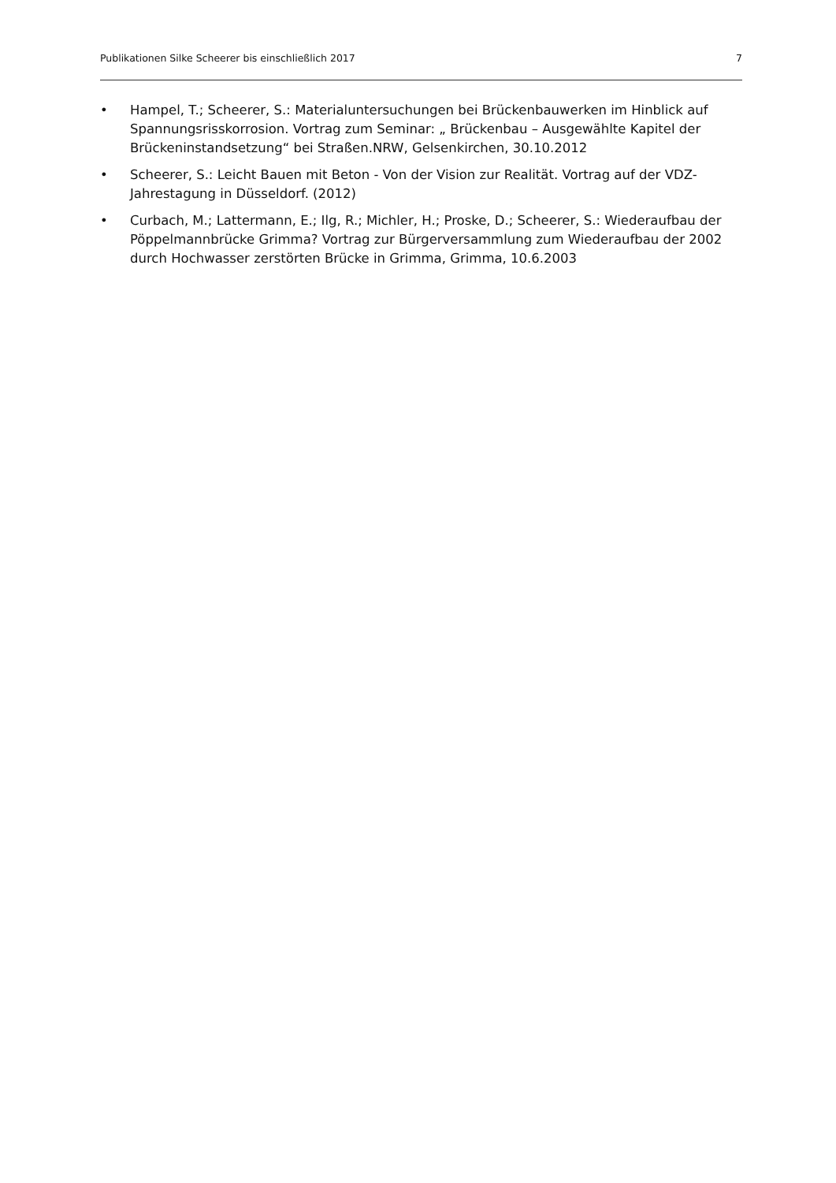Publikationen Silke Scheerer bis einschließlich 2017 7
• Hampel, T.; Scheerer, S.: Materialuntersuchungen bei Brückenbauwerken im Hinblick auf Spannungsrisskorrosion. Vortrag zum Seminar: „ Brückenbau – Ausgewählte Kapitel der Brückeninstandsetzung“ bei Straßen.NRW, Gelsenkirchen, 30.10.2012
• Scheerer, S.: Leicht Bauen mit Beton - Von der Vision zur Realität. Vortrag auf der VDZ-Jahrestagung in Düsseldorf. (2012)
• Curbach, M.; Lattermann, E.; Ilg, R.; Michler, H.; Proske, D.; Scheerer, S.: Wiederaufbau der Pöppelmannbrücke Grimma? Vortrag zur Bürgerversammlung zum Wiederaufbau der 2002 durch Hochwasser zerstörten Brücke in Grimma, Grimma, 10.6.2003